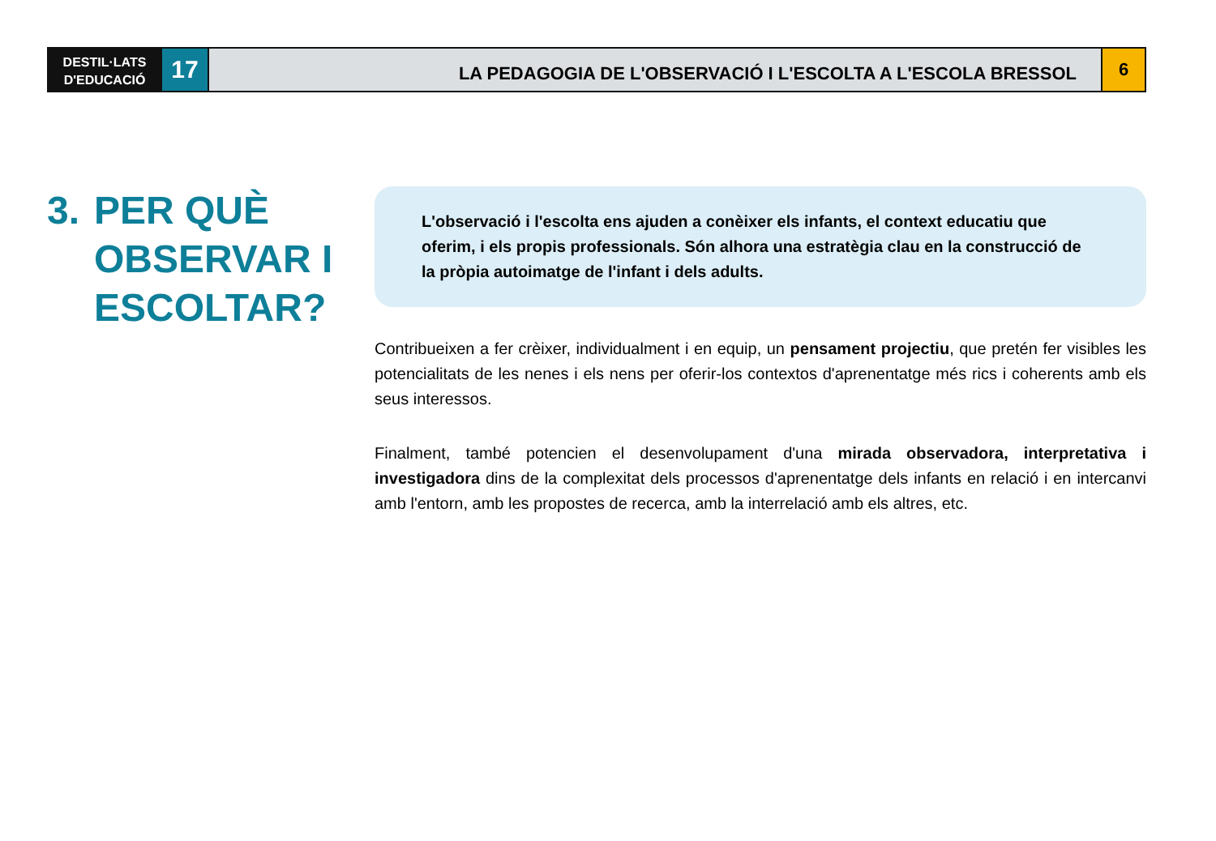DESTIL·LATS
D'EDUCACIÓ
17
LA PEDAGOGIA DE L'OBSERVACIÓ I L'ESCOLTA A L'ESCOLA BRESSOL
6
3. PER QUÈ
OBSERVAR I
ESCOLTAR?
L'observació i l'escolta ens ajuden a conèixer els infants, el context educatiu que oferim, i els propis professionals. Són alhora una estratègia clau en la construcció de la pròpia autoimatge de l'infant i dels adults.
Contribueixen a fer crèixer, individualment i en equip, un pensament projectiu, que pretén fer visibles les potencialitats de les nenes i els nens per oferir-los contextos d'aprenentatge més rics i coherents amb els seus interessos.
Finalment, també potencien el desenvolupament d'una mirada observadora, interpretativa i investigadora dins de la complexitat dels processos d'aprenentatge dels infants en relació i en intercanvi amb l'entorn, amb les propostes de recerca, amb la interrelació amb els altres, etc.